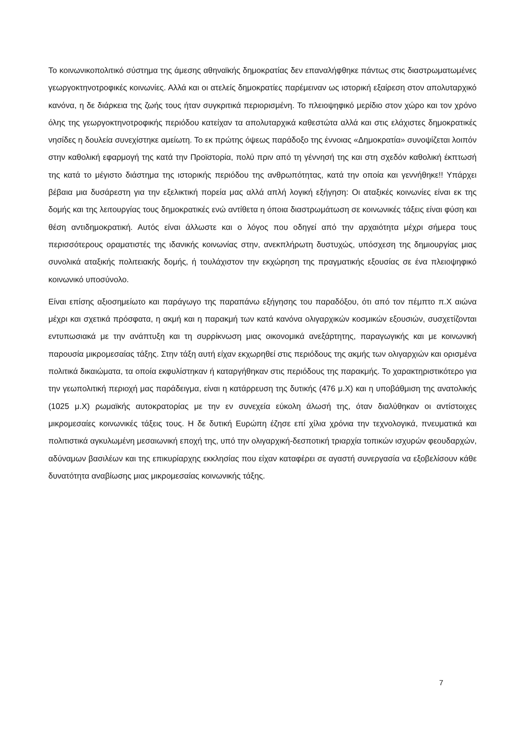Το κοινωνικοπολιτικό σύστημα της άμεσης αθηναϊκής δημοκρατίας δεν επαναλήφθηκε πάντως στις διαστρωματωμένες γεωργοκτηνοτροφικές κοινωνίες. Αλλά και οι ατελείς δημοκρατίες παρέμειναν ως ιστορική εξαίρεση στον απολυταρχικό κανόνα, η δε διάρκεια της ζωής τους ήταν συγκριτικά περιορισμένη. Το πλειοψηφικό μερίδιο στον χώρο και τον χρόνο όλης της γεωργοκτηνοτροφικής περιόδου κατείχαν τα απολυταρχικά καθεστώτα αλλά και στις ελάχιστες δημοκρατικές νησίδες η δουλεία συνεχίστηκε αμείωτη. Το εκ πρώτης όψεως παράδοξο της έννοιας «Δημοκρατία» συνοψίζεται λοιπόν στην καθολική εφαρμογή της κατά την Προϊστορία, πολύ πριν από τη γέννησή της και στη σχεδόν καθολική έκπτωσή της κατά το μέγιστο διάστημα της ιστορικής περιόδου της ανθρωπότητας, κατά την οποία και γεννήθηκε!! Υπάρχει βέβαια μια δυσάρεστη για την εξελικτική πορεία μας αλλά απλή λογική εξήγηση: Οι αταξικές κοινωνίες είναι εκ της δομής και της λειτουργίας τους δημοκρατικές ενώ αντίθετα η όποια διαστρωμάτωση σε κοινωνικές τάξεις είναι φύση και θέση αντιδημοκρατική. Αυτός είναι άλλωστε και ο λόγος που οδηγεί από την αρχαιότητα μέχρι σήμερα τους περισσότερους οραματιστές της ιδανικής κοινωνίας στην, ανεκπλήρωτη δυστυχώς, υπόσχεση της δημιουργίας μιας συνολικά αταξικής πολιτειακής δομής, ή τουλάχιστον την εκχώρηση της πραγματικής εξουσίας σε ένα πλειοψηφικό κοινωνικό υποσύνολο.
Είναι επίσης αξιοσημείωτο και παράγωγο της παραπάνω εξήγησης του παραδόξου, ότι από τον πέμπτο π.Χ αιώνα μέχρι και σχετικά πρόσφατα, η ακμή και η παρακμή των κατά κανόνα ολιγαρχικών κοσμικών εξουσιών, συσχετίζονται εντυπωσιακά με την ανάπτυξη και τη συρρίκνωση μιας οικονομικά ανεξάρτητης, παραγωγικής και με κοινωνική παρουσία μικρομεσαίας τάξης. Στην τάξη αυτή είχαν εκχωρηθεί στις περιόδους της ακμής των ολιγαρχιών και ορισμένα πολιτικά δικαιώματα, τα οποία εκφυλίστηκαν ή καταργήθηκαν στις περιόδους της παρακμής. Το χαρακτηριστικότερο για την γεωπολιτική περιοχή μας παράδειγμα, είναι η κατάρρευση της δυτικής (476 μ.Χ) και η υποβάθμιση της ανατολικής (1025 μ.Χ) ρωμαϊκής αυτοκρατορίας με την εν συνεχεία εύκολη άλωσή της, όταν διαλύθηκαν οι αντίστοιχες μικρομεσαίες κοινωνικές τάξεις τους. Η δε δυτική Ευρώπη έζησε επί χίλια χρόνια την τεχνολογικά, πνευματικά και πολιτιστικά αγκυλωμένη μεσαιωνική εποχή της, υπό την ολιγαρχική-δεσποτική τριαρχία τοπικών ισχυρών φεουδαρχών, αδύναμων βασιλέων και της επικυρίαρχης εκκλησίας που είχαν καταφέρει σε αγαστή συνεργασία να εξοβελίσουν κάθε δυνατότητα αναβίωσης μιας μικρομεσαίας κοινωνικής τάξης.
7